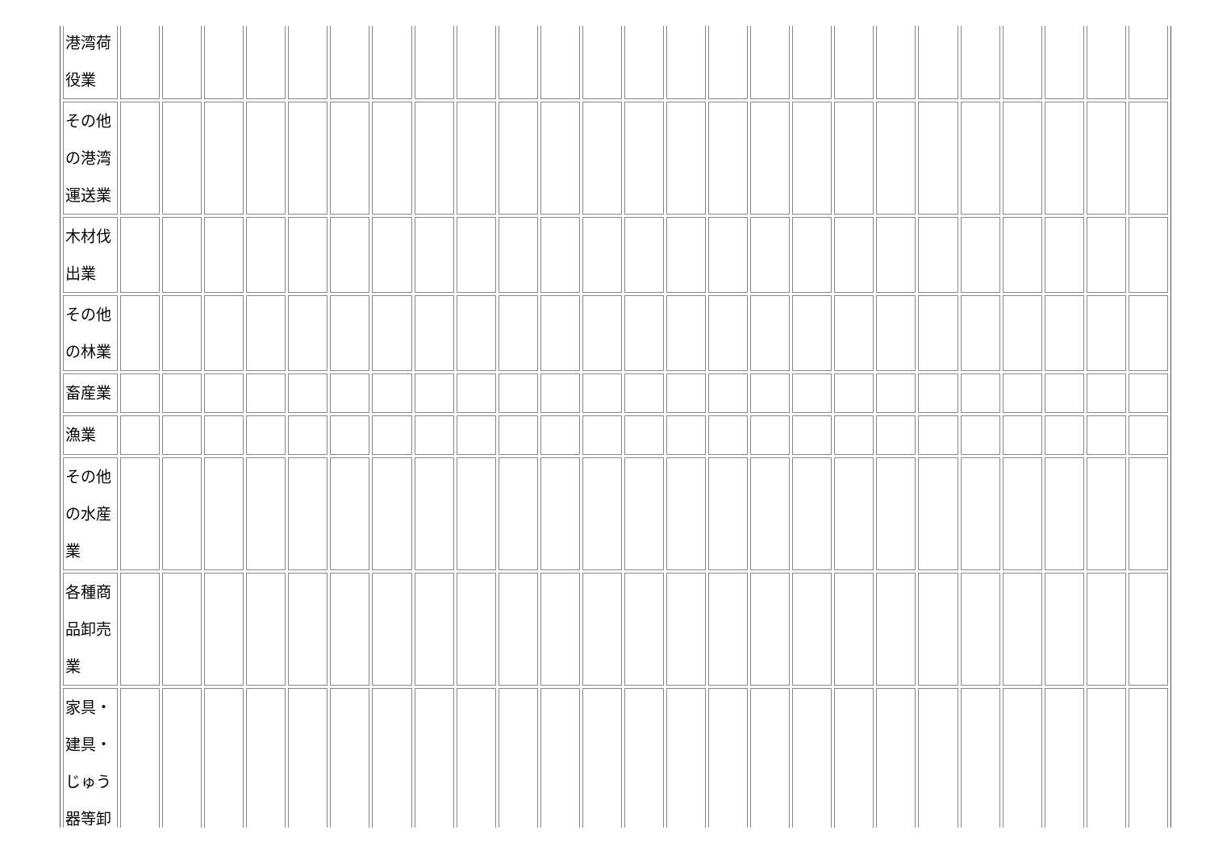| 港湾荷 役業 | | | | | | | | | | | | | | | | | | | | | | | | | |
| その他 の港湾 運送業 | | | | | | | | | | | | | | | | | | | | | | | | | |
| 木材伐 出業 | | | | | | | | | | | | | | | | | | | | | | | | | |
| その他 の林業 | | | | | | | | | | | | | | | | | | | | | | | | | |
| 畜産業 | | | | | | | | | | | | | | | | | | | | | | | | | |
| 漁業 | | | | | | | | | | | | | | | | | | | | | | | | | |
| その他 の水産 業 | | | | | | | | | | | | | | | | | | | | | | | | | |
| 各種商 品卸売 業 | | | | | | | | | | | | | | | | | | | | | | | | | |
| 家具・ 建具・ じゅう 器等卸 | | | | | | | | | | | | | | | | | | | | | | | | | |